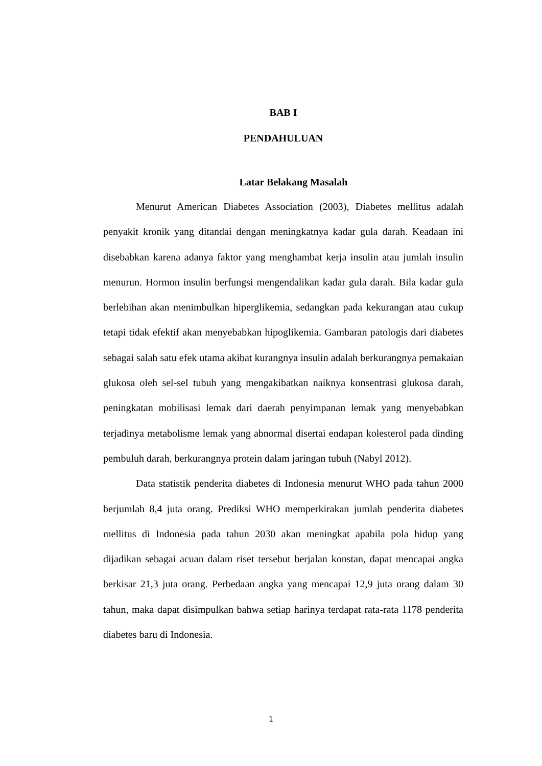BAB I
PENDAHULUAN
Latar Belakang Masalah
Menurut American Diabetes Association (2003), Diabetes mellitus adalah penyakit kronik yang ditandai dengan meningkatnya kadar gula darah. Keadaan ini disebabkan karena adanya faktor yang menghambat kerja insulin atau jumlah insulin menurun. Hormon insulin berfungsi mengendalikan kadar gula darah. Bila kadar gula berlebihan akan menimbulkan hiperglikemia, sedangkan pada kekurangan atau cukup tetapi tidak efektif akan menyebabkan hipoglikemia. Gambaran patologis dari diabetes sebagai salah satu efek utama akibat kurangnya insulin adalah berkurangnya pemakaian glukosa oleh sel-sel tubuh yang mengakibatkan naiknya konsentrasi glukosa darah, peningkatan mobilisasi lemak dari daerah penyimpanan lemak yang menyebabkan terjadinya metabolisme lemak yang abnormal disertai endapan kolesterol pada dinding pembuluh darah, berkurangnya protein dalam jaringan tubuh (Nabyl 2012).
Data statistik penderita diabetes di Indonesia menurut WHO pada tahun 2000 berjumlah 8,4 juta orang. Prediksi WHO memperkirakan jumlah penderita diabetes mellitus di Indonesia pada tahun 2030 akan meningkat apabila pola hidup yang dijadikan sebagai acuan dalam riset tersebut berjalan konstan, dapat mencapai angka berkisar 21,3 juta orang. Perbedaan angka yang mencapai 12,9 juta orang dalam 30 tahun, maka dapat disimpulkan bahwa setiap harinya terdapat rata-rata 1178 penderita diabetes baru di Indonesia.
1